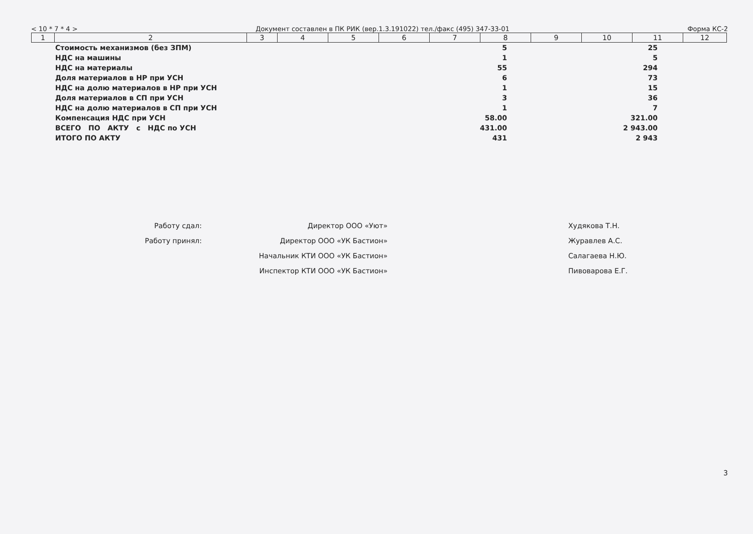< 10 * 7 * 4 > Документ составлен в ПК РИК (вер.1.3.191022) тел./факс (495) 347-33-01 Форма КС-2
| 1 | 2 | 3 | 4 | 5 | 6 | 7 | 8 | 9 | 10 | 11 | 12 |
| | Стоимость механизмов (без ЗПМ) | 5 | 25 | |
| | НДС на машины | 1 | 5 | |
| | НДС на материалы | 55 | 294 | |
| | Доля материалов в НР при УСН | 6 | 73 | |
| | НДС на долю материалов в НР при УСН | 1 | 15 | |
| | Доля материалов в СП при УСН | 3 | 36 | |
| | НДС на долю материалов в СП при УСН | 1 | 7 | |
| | Компенсация НДС при УСН | 58.00 | 321.00 | |
| | ВСЕГО ПО АКТУ с НДС по УСН | 431.00 | 2 943.00 | |
| | ИТОГО ПО АКТУ | 431 | 2 943 | |
| Работу сдал: | Директор ООО «Уют» | | Худякова Т.Н. |
| Работу принял: | Директор ООО «УК Бастион» | | Журавлев А.С. |
| | Начальник КТИ ООО «УК Бастион» | | Салагаева Н.Ю. |
| | Инспектор КТИ ООО «УК Бастион» | | Пивоварова Е.Г. |
3